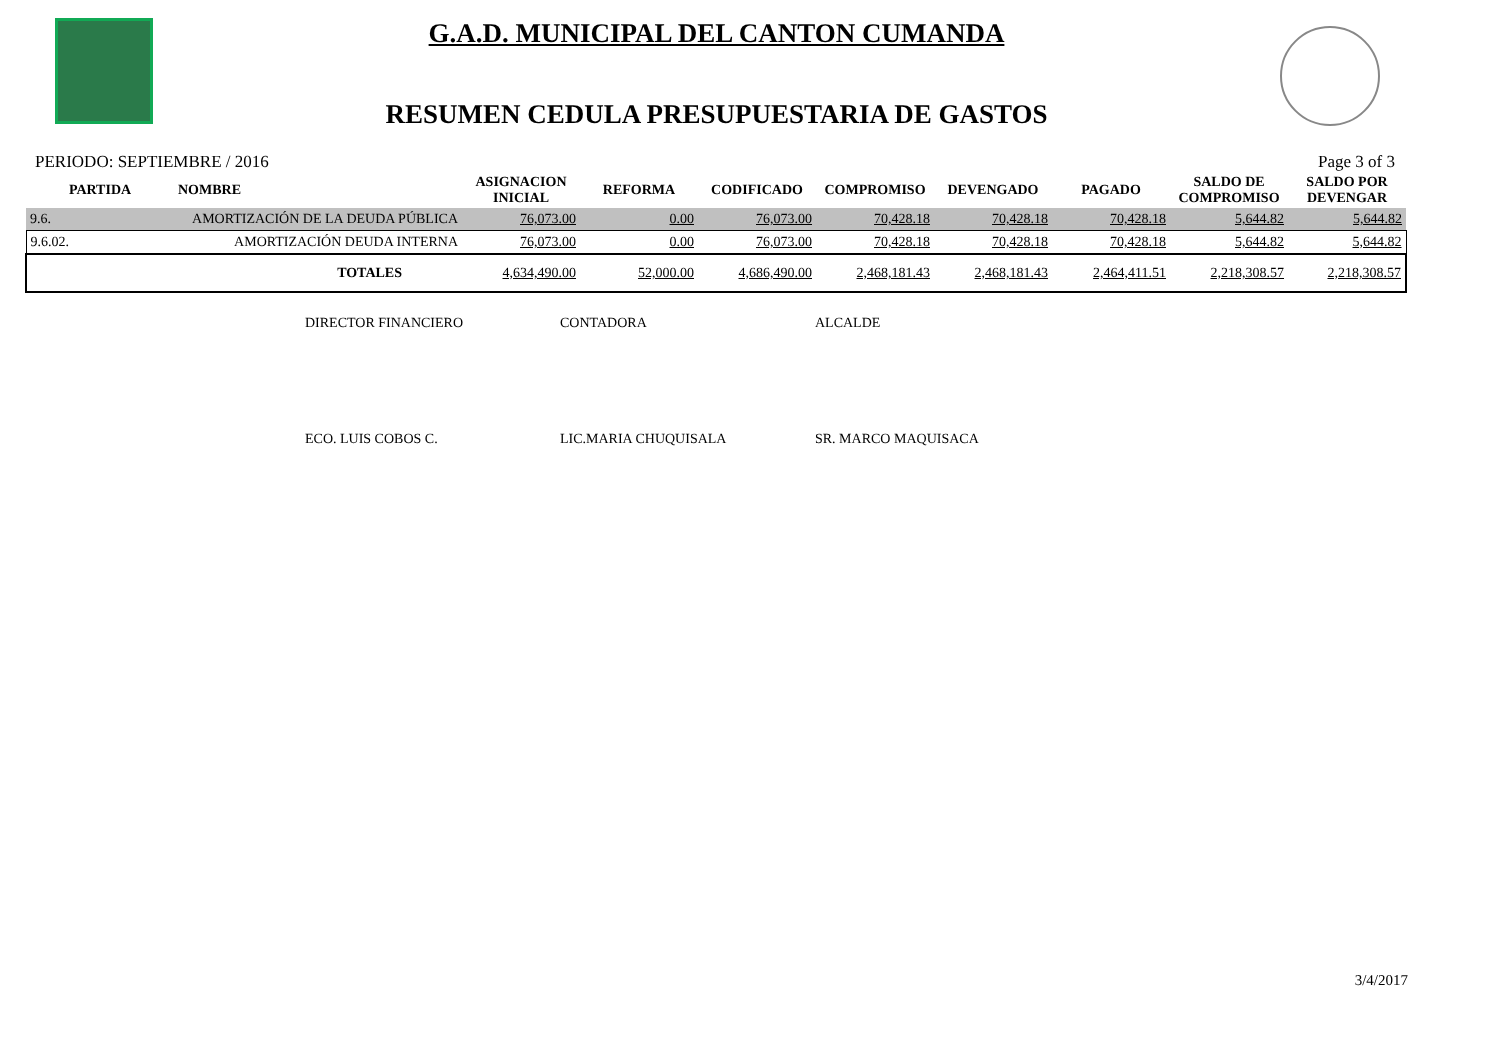G.A.D. MUNICIPAL DEL CANTON CUMANDA
RESUMEN CEDULA PRESUPUESTARIA DE GASTOS
PERIODO: SEPTIEMBRE / 2016 Page 3 of 3
| PARTIDA | NOMBRE | ASIGNACION INICIAL | REFORMA | CODIFICADO | COMPROMISO | DEVENGADO | PAGADO | SALDO DE COMPROMISO | SALDO POR DEVENGAR |
| --- | --- | --- | --- | --- | --- | --- | --- | --- | --- |
| 9.6. | AMORTIZACIÓN DE LA DEUDA PÚBLICA | 76,073.00 | 0.00 | 76,073.00 | 70,428.18 | 70,428.18 | 70,428.18 | 5,644.82 | 5,644.82 |
| 9.6.02. | AMORTIZACIÓN DEUDA INTERNA | 76,073.00 | 0.00 | 76,073.00 | 70,428.18 | 70,428.18 | 70,428.18 | 5,644.82 | 5,644.82 |
| | TOTALES | 4,634,490.00 | 52,000.00 | 4,686,490.00 | 2,468,181.43 | 2,468,181.43 | 2,464,411.51 | 2,218,308.57 | 2,218,308.57 |
DIRECTOR FINANCIERO CONTADORA ALCALDE
ECO. LUIS COBOS C. LIC.MARIA CHUQUISALA SR. MARCO MAQUISACA
3/4/2017